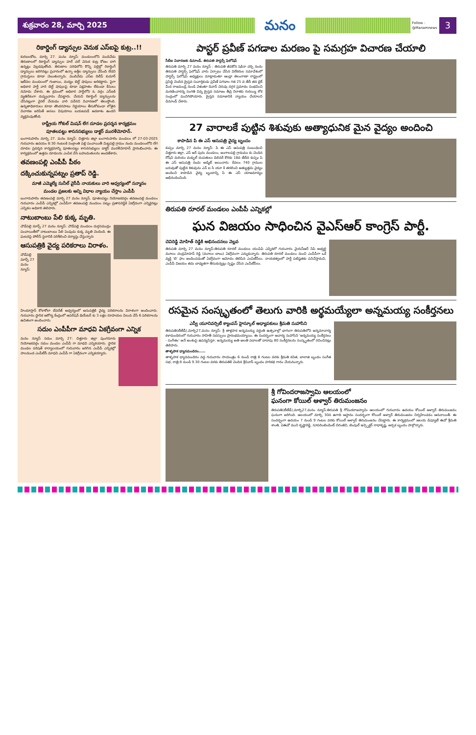శుక్రవారం 28, మార్చి 2025
మనం
Follow :
@Manamnews
3
రికార్డింగ్ డ్యాన్సుల వెనుక ఎస్ఐపై కుట్ర..!!
కురబలకోట, మార్చి 27. మనం న్యూస్: మండలంలోని ముదివేడు తిరుణాలలో రికార్డింగ్ డ్యాన్సుల హల్ చల్ వెనుక కుట్ర కోణం దాగి ఉన్నట్లు వెల్లడవుతోంది. తిరుణాల పరిధిలోని కొన్ని పల్లెల్లో రికార్డింగ్ డ్యాన్సులు జరిగినట్లు ప్రచారంలో ఉన్నా అశ్లీల డ్యాన్సులు వేసింది లేదని గ్రామస్తులు కూడా చెబుతున్నారు. ముదివేడు ఎస్ఐ దిలీప్ కుమార్ ఇటీవల మండలంలో గంజాయి, మద్యం బెల్ట్ షాపులు అరికట్టారు. పైగా అధికార పార్టీ వారి బెల్ట్ షాపులపై కూడా పక్షపాతం లేకుండా కేసులు నమోదు చేశారు. ఈ క్రమంలో అధికార పార్టీలోని ఓ వర్గం ఎస్ఐకి వ్యతిరేకంగా దుష్ప్రచారం చేపట్టారు. చేయని రికార్డింగ్ డ్యాన్సులను చేసినట్లుగా వైరల్ చేయడం వారి పనేనని విచారణలో తెలుస్తోంది. ఉన్నతాధికారులు కూడా తొందరపాటు నిర్ణయాలు తీసుకోకుండా లోతైన విచారణ జరిపితే అసలు విషయాలు బయటపడే అవకాశం ఉందని వ్యక్తమవుతోంది.
రాష్ట్రీయ గోకుల్ మిషన్ లేగ దూడల ప్రదర్శన కార్యక్రమం
పూతలపట్టు శాసనసభ్యులు డాక్టర్ మురళీమోహన్.
బంగారుపాలెం మార్చి 27. మనం న్యూస్: చిత్తూరు జిల్లా బంగారుపాలెం మండలం లో 27-03-2025 గురువారం ఉదయం 8:30 గంటలకి సంక్రాంతి పల్లి పంచాయితీ మిట్టపల్లి గ్రామం నందు మండలంలోని లేగ దూడల ప్రదర్శన కార్యక్రమాన్ని పూతలపట్టు శాసనసభ్యులు డాక్టర్ మురళీమోహన్ ప్రారంభించారు. ఈ కార్యక్రమంలో ఉత్తమ దూడలను ఎంపిక చేసి బహుమతులను అందజేశారు.
తవణంపల్లి ఎంపీపీ పీఠం
దక్కించుకున్నపట్నం ప్రతాప్ రెడ్డి.
మాజీ ఎమ్మెల్యే సునీల్ వైసీపీ నాయకులు వారి ఆధ్వర్యంలో సన్మానం
మండల ప్రజలకు అన్ని విధాల న్యాయం చేస్తాం ఎంపీపీ
బంగారుపాలెం తవణంపల్లి మార్చి 27 మనం న్యూస్. పూతలపట్టు నియోజకవర్గం తవణంపల్లి మండలం గురువారం ఎంపీపీ ఎన్నికల్లో ఎంపీపీగా తవణంపల్లి మండలం పట్నం ప్రతాపరెడ్డికి ఏకగ్రీవంగా ఎన్నికైనట్లు ఎన్నికల అధికారి తెలిపారు.
నాటుబాంబు పేలి కుక్క మృతి.
చౌడేపల్లి మార్చ్ 27 మనం న్యూస్: చౌడేపల్లి మండలం దుర్గసముద్రం పంచాయితీలో నాటుబాంబు పేలి పెంపుడు కుక్క మృతి చెందింది. ఈ ఘటనపై పోలీస్ స్థలానికి పరిశీలించి దర్యాప్తు చేస్తున్నారు
ఆసుపత్రికి వైద్య పరికరాలు విరాళం.
చౌడేపల్లి మార్చ్ 27 మనం న్యూస్: హిందూస్తాన్ కోకాకోలా బేవరేజ్ ఆధ్వర్యంలో ఆసుపత్రికి వైద్య పరికరాలను విరాళంగా అందించారు. గురువారం స్థానిక ఆరోగ్య కేంద్రంలో ఆపరేషన్ థియేటర్ కు 3 లక్షల రూపాయల విలువ చేసే 6 పరికరాలను ఉచితంగా అందించారు.
సదుం ఎంపీపీగా మాధవి ఏకగ్రీవంగా ఎన్నిక
మనం న్యూస్ సదుం మార్చి 27: చిత్తూరు జిల్లా పుంగనూరు నియోజకవర్గం సదుం మండల ఎంపీపీ గా మాధవి ఎన్నికయారు. స్థానిక మండల పరిషత్ కార్యాలయంలో గురువారం జరిగిన ఎంపీపీ ఎన్నికల్లో పాలమంద ఎంపీటీసీ మాధవి ఎంపీపీ గా ఏకగ్రీవంగా ఎన్నికయ్యారు.
పాస్టర్ ప్రవీణ్ పగడాల మరణం పై సమగ్రహ విచారణ చేయాలి
సీబీఐ విచారణకు డిమాండ్. తిరుపతి పాస్టర్స్ ఫెలోషిప్
తిరుపతి మార్చి 27 మనం న్యూస్ : తిరుపతి జీవకోన షెకినా చర్చి నందు తిరుపతి పాస్టర్స్ ఫెలోషిప్ వారు ఏర్పాటు చేసిన విలేకరుల సమావేశంలో పాస్టర్స్ ఫెలోషిప్ అధ్యక్షులు మాట్లాడుతూ ఆంధ్రా తెలంగాణా రాష్ట్రంలో ప్రసిద్ధి చెందిన క్రైస్తవ సువార్తికుడు ప్రవీణ్ పగడాల గత 25 వ తేదీ తన బైక్ మీద రాజమండ్రి నుండి వెళుతూ దివాన్ చెరువు దగ్గర ప్రమాదం సంభవించి మరణించారన్న సంగతి విన్న క్రైస్తవ సమాజం తీవ్ర నిరాశకు గురయ్యి శోక సంద్రంలో మునిగిపోయారు. క్రైస్తవ సమాజానికి న్యాయం చేయాలని డిమాండ్ చేశారు.
27 వారాలకే పుట్టిన శిశువుకు అత్యాధునిక మైన వైద్యం అందించి
కాపాడిన పి ఈ ఎస్ ఆసుపత్రి వైద్య బృందం
కుప్పం మార్చి 27 మనం న్యూస్: పి ఈ ఎస్ ఆసుపత్రి సంబంధించి చిత్తూరు జిల్లా, ఎస్ ఆర్ పురం మండలం, జంగాలపల్లి గ్రామము కు చెందిన రోషిని మరియు మక్బుల్ దంపతులు డెలివరీ కొరకు 18వ తేదీన కుప్పం పి ఈ ఎస్ ఆసుపత్రి నందు అడ్మిట్ అయినారు. కేవలం 740 గ్రాముల బరువుతో పుట్టిన శిశువును ఎన్ ఐ సి యూ కి తరలించి అత్యుత్తమ వైద్యం అందించి కాపాడిన వైద్య బృందాన్ని పి ఈ ఎస్ యాజమాన్యం అభినందించింది.
తిరుపతి రూరల్ మండలం ఎంపీపీ ఎన్నికల్లో
ఘన విజయం సాధించిన వైఎస్ఆర్ కాంగ్రెస్ పార్టీ.
చెవిరెడ్డి మోహిత్ రెడ్డికి అభినందనలు వెల్లవ
తిరుపతి మార్చి 27 మనం న్యూస్:తిరుపతి రూరల్ మండలం యంపిపి ఎన్నికలో గురువారం వైయస్ఆర్ సిపి అభ్యర్థి మూలం చంద్రమోహన్ రెడ్డి (మూలం బాబు) ఏకగ్రీవంగా ఎన్నుకున్నారు. తిరుపతి రూరల్ మండలం నుంచి ఎంపీపీగా ఒకే వ్యక్తి 'బి' ఫాం అందించడంతో ఏకగ్రీవంగా ఆమోదం తెలిపిన ఎంపిటీసీలు. నాయకత్వంలో పార్టీ పటిష్ఠతకు పనిచేస్తామని, ఎంపీపీ విజయం తమ బాధ్యతగా తీసుకున్నట్లు స్పష్టం చేసిన ఎంపీటీసీలు.
రసమైన సంస్కృతంలో తెలుగు వారికి అర్థమయ్యేలా అన్నమయ్య సంకీర్తనలు
ఎస్వీ యూనివర్సిటీ క్యాంపస్ హైస్కూల్ అధ్యాపకులు శ్రీమతి సుహాసిని
తిరుపతి(టీటీడీ),మార్చి27,మనం న్యూస్: శ్రీ తాళ్లపాక అన్నమయ్య వర్ధంతి ఉత్సవాల్లో భాగంగా తిరుపతిలోని అన్నమాచార్య కళామందిరంలో గురువారం సాహితీ సదస్సులు ప్రారంభమయ్యాయి. ఈ సందర్భంగా ఆచార్య సుహాసిని 'అన్నమయ్య సంకీర్తనలు - సంగీతం' అనే అంశంపై ఉపన్యసిస్తూ, అన్నమయ్య అతి అలతి పదాలతో దాదాపు 80 సంకీర్తనలను సంస్కృతంలో రచించినట్లు తెలిపారు.
తాళ్ళపాక ధ్యానమందిరం……
తాళ్ళపాక ధ్యానమందిరం వద్ద గురువారం సాయంత్రం 6 నుండి రాత్రి 8 గంటల వరకు శ్రీమతి కవిత, బాలాజి బృందం సంగీత సభ, రాత్రి 8 నుండి 9.30 గంటల వరకు తిరుపతికి చెందిన శ్రీనివాస్ బృందం హరికథ గానం చేయనున్నారు.
శ్రీ గోవిందరాజస్వామి ఆలయంలో
ఘనంగా కోయిల్ ఆళ్వార్ తిరుమంజనం
తిరుపతి(టీటీడీ),మార్చి27,మనం న్యూస్:తిరుపతి శ్రీ గోవిందరాజస్వామి ఆలయంలో గురువారం ఉదయం కోయిల్ ఆళ్వార్ తిరుమంజనం ఘనంగా జరిగింది. ఆలయంలో మార్చి 30న ఉగాది ఆస్థానం సందర్భంగా కోయిల్ ఆళ్వార్ తిరుమంజనం నిర్వహించడం ఆనవాయితీ. ఈ సందర్భంగా ఉదయం 7 నుండి 9 గంటల వరకు కోయిల్ ఆళ్వార్ తిరుమంజనం చేపట్టారు. ఈ కార్యక్రమంలో ఆలయ డిప్యూటీ ఈవో శ్రీమతి శాంతి, ఏఈవో ముని కృష్ణారెడ్డి, సూపరింటెండెంట్ చిరంజీవి, టెంపుల్ ఇన్స్పెక్టర్ రాధాకృష్ణ, అర్చక బృందం పాల్గొన్నారు.